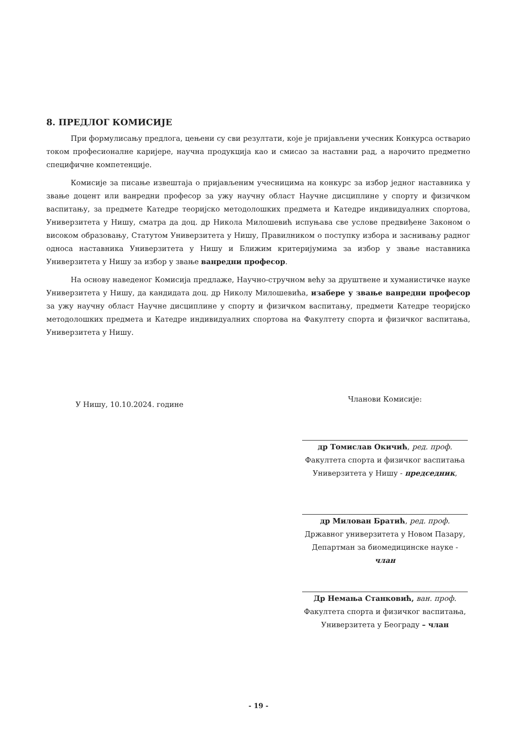8. ПРЕДЛОГ КОМИСИЈЕ
При формулисању предлога, цењени су сви резултати, које је пријављени учесник Конкурса остварио током професионалне каријере, научна продукција као и смисао за наставни рад, а нарочито предметно специфичне компетенције.
Комисије за писање извештаја о пријављеним учесницима на конкурс за избор једног наставника у звање доцент или ванредни професор за ужу научну област Научне дисциплине у спорту и физичком васпитању, за предмете Катедре теоријско методолошких предмета и Катедре индивидуалних спортова, Универзитета у Нишу, сматра да доц. др Никола Милошевић испуњава све услове предвиђене Законом о високом образовању, Статутом Универзитета у Нишу, Правилником о поступку избора и заснивању радног односа наставника Универзитета у Нишу и Ближим критеријумима за избор у звање наставника Универзитета у Нишу за избор у звање ванредни професор.
На основу наведеног Комисија предлаже, Научно-стручном већу за друштвене и хуманистичке науке Универзитета у Нишу, да кандидата доц. др Николу Милошевића, изабере у звање ванредни професор за ужу научну област Научне дисциплине у спорту и физичком васпитању, предмети Катедре теоријско методолошких предмета и Катедре индивидуалних спортова на Факултету спорта и физичког васпитања, Универзитета у Нишу.
У Нишу, 10.10.2024. године
Чланови Комисије:
др Томислав Окичић, ред. проф.
Факултета спорта и физичког васпитања
Универзитета у Нишу - председник,
др Милован Братић, ред. проф.
Државног универзитета у Новом Пазару,
Департман за биомедицинске науке - члан
Др Немања Станковић, ван. проф.
Факултета спорта и физичког васпитања,
Универзитета у Београду – члан
- 19 -